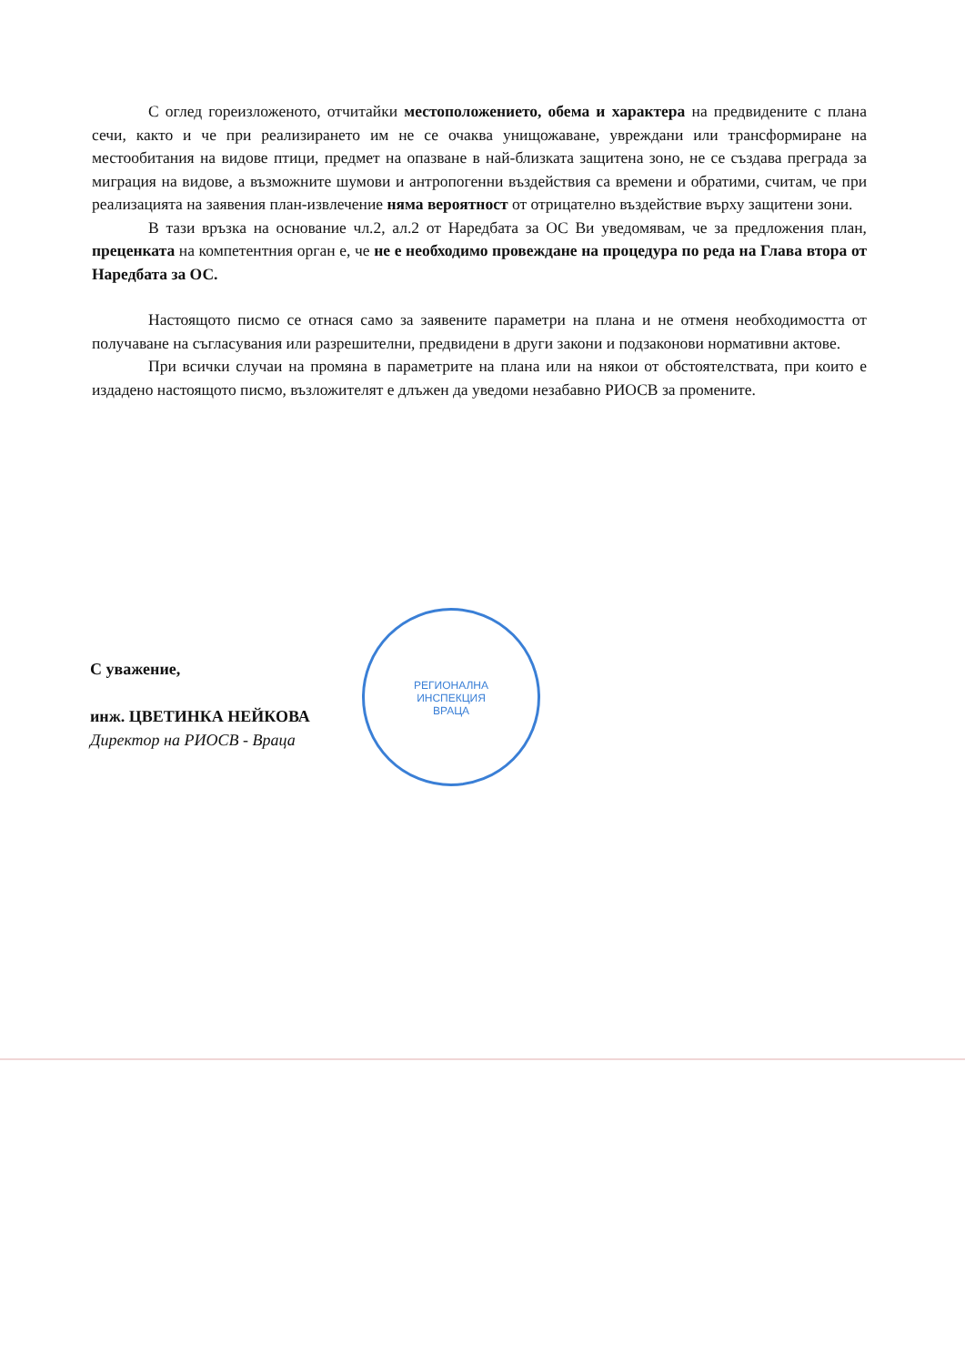С оглед гореизложеното, отчитайки местоположението, обема и характера на предвидените с плана сечи, както и че при реализирането им не се очаква унищожаване, увреждани или трансформиране на местообитания на видове птици, предмет на опазване в най-близката защитена зоно, не се създава преграда за миграция на видове, а възможните шумови и антропогенни въздействия са времени и обратими, считам, че при реализацията на заявения план-извлечение няма вероятност от отрицателно въздействие върху защитени зони.
В тази връзка на основание чл.2, ал.2 от Наредбата за ОС Ви уведомявам, че за предложения план, преценката на компетентния орган е, че не е необходимо провеждане на процедура по реда на Глава втора от Наредбата за ОС.
Настоящото писмо се отнася само за заявените параметри на плана и не отменя необходимостта от получаване на съгласувания или разрешителни, предвидени в други закони и подзаконови нормативни актове.
При всички случаи на промяна в параметрите на плана или на някои от обстоятелствата, при които е издадено настоящото писмо, възложителят е длъжен да уведоми незабавно РИОСВ за промените.
С уважение,
инж. ЦВЕТИНКА НЕЙКОВА
Директор на РИОСВ - Враца
РЕГИОНАЛНА
ИНСПЕКЦИЯ
ВРАЦА